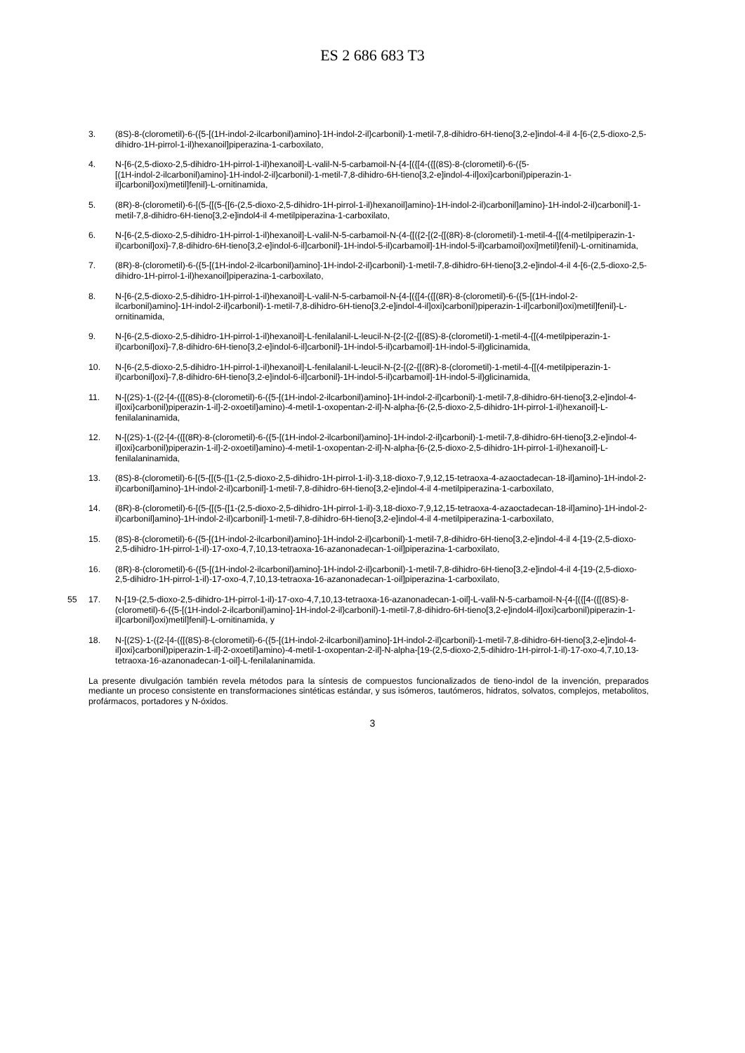ES 2 686 683 T3
3. (8S)-8-(clorometil)-6-({5-[(1H-indol-2-ilcarbonil)amino]-1H-indol-2-il}carbonil)-1-metil-7,8-dihidro-6H-tieno[3,2-e]indol-4-il 4-[6-(2,5-dioxo-2,5-dihidro-1H-pirrol-1-il)hexanoil]piperazina-1-carboxilato,
4. N-[6-(2,5-dioxo-2,5-dihidro-1H-pirrol-1-il)hexanoil]-L-valil-N-5-carbamoil-N-{4-[({[4-({[(8S)-8-(clorometil)-6-({5-
[(1H-indol-2-ilcarbonil)amino]-1H-indol-2-il}carbonil)-1-metil-7,8-dihidro-6H-tieno[3,2-e]indol-4-il]oxi}carbonil)piperazin-1-il]carbonil}oxi)metil]fenil}-L-ornitinamida,
5. (8R)-8-(clorometil)-6-[(5-{[(5-{[6-(2,5-dioxo-2,5-dihidro-1H-pirrol-1-il)hexanoil]amino}-1H-indol-2-il)carbonil]amino}-1H-indol-2-il)carbonil]-1-metil-7,8-dihidro-6H-tieno[3,2-e]indol4-il 4-metilpiperazina-1-carboxilato,
6. N-[6-(2,5-dioxo-2,5-dihidro-1H-pirrol-1-il)hexanoil]-L-valil-N-5-carbamoil-N-(4-{[({2-[(2-{[(8R)-8-(clorometil)-1-metil-4-{[(4-metilpiperazin-1-il)carbonil]oxi}-7,8-dihidro-6H-tieno[3,2-e]indol-6-il]carbonil}-1H-indol-5-il)carbamoil]-1H-indol-5-il}carbamoil)oxi]metil}fenil)-L-ornitinamida,
7. (8R)-8-(clorometil)-6-({5-[(1H-indol-2-ilcarbonil)amino]-1H-indol-2-il}carbonil)-1-metil-7,8-dihidro-6H-tieno[3,2-e]indol-4-il 4-[6-(2,5-dioxo-2,5-dihidro-1H-pirrol-1-il)hexanoil]piperazina-1-carboxilato,
8. N-[6-(2,5-dioxo-2,5-dihidro-1H-pirrol-1-il)hexanoil]-L-valil-N-5-carbamoil-N-{4-[({[4-({[(8R)-8-(clorometil)-6-({5-[(1H-indol-2-ilcarbonil)amino]-1H-indol-2-il}carbonil)-1-metil-7,8-dihidro-6H-tieno[3,2-e]indol-4-il]oxi}carbonil)piperazin-1-il]carbonil}oxi)metil]fenil}-L-ornitinamida,
9. N-[6-(2,5-dioxo-2,5-dihidro-1H-pirrol-1-il)hexanoil]-L-fenilalanil-L-leucil-N-{2-[(2-{[(8S)-8-(clorometil)-1-metil-4-{[(4-metilpiperazin-1-il)carbonil]oxi}-7,8-dihidro-6H-tieno[3,2-e]indol-6-il]carbonil}-1H-indol-5-il)carbamoil]-1H-indol-5-il}glicinamida,
10. N-[6-(2,5-dioxo-2,5-dihidro-1H-pirrol-1-il)hexanoil]-L-fenilalanil-L-leucil-N-{2-[(2-{[(8R)-8-(clorometil)-1-metil-4-{[(4-metilpiperazin-1-il)carbonil]oxi}-7,8-dihidro-6H-tieno[3,2-e]indol-6-il]carbonil}-1H-indol-5-il)carbamoil]-1H-indol-5-il}glicinamida,
11. N-[(2S)-1-({2-[4-({[(8S)-8-(clorometil)-6-({5-[(1H-indol-2-ilcarbonil)amino]-1H-indol-2-il}carbonil)-1-metil-7,8-dihidro-6H-tieno[3,2-e]indol-4-il]oxi}carbonil)piperazin-1-il]-2-oxoetil}amino)-4-metil-1-oxopentan-2-il]-N-alpha-[6-(2,5-dioxo-2,5-dihidro-1H-pirrol-1-il)hexanoil]-L-fenilalaninamida,
12. N-[(2S)-1-({2-[4-({[(8R)-8-(clorometil)-6-({5-[(1H-indol-2-ilcarbonil)amino]-1H-indol-2-il}carbonil)-1-metil-7,8-dihidro-6H-tieno[3,2-e]indol-4-il]oxi}carbonil)piperazin-1-il]-2-oxoetil}amino)-4-metil-1-oxopentan-2-il]-N-alpha-[6-(2,5-dioxo-2,5-dihidro-1H-pirrol-1-il)hexanoil]-L-fenilalaninamida,
13. (8S)-8-(clorometil)-6-[(5-{[(5-{[1-(2,5-dioxo-2,5-dihidro-1H-pirrol-1-il)-3,18-dioxo-7,9,12,15-tetraoxa-4-azaoctadecan-18-il]amino}-1H-indol-2-il)carbonil]amino}-1H-indol-2-il)carbonil]-1-metil-7,8-dihidro-6H-tieno[3,2-e]indol-4-il 4-metilpiperazina-1-carboxilato,
14. (8R)-8-(clorometil)-6-[(5-{[(5-{[1-(2,5-dioxo-2,5-dihidro-1H-pirrol-1-il)-3,18-dioxo-7,9,12,15-tetraoxa-4-azaoctadecan-18-il]amino}-1H-indol-2-il)carbonil]amino}-1H-indol-2-il)carbonil]-1-metil-7,8-dihidro-6H-tieno[3,2-e]indol-4-il 4-metilpiperazina-1-carboxilato,
15. (8S)-8-(clorometil)-6-({5-[(1H-indol-2-ilcarbonil)amino]-1H-indol-2-il}carbonil)-1-metil-7,8-dihidro-6H-tieno[3,2-e]indol-4-il 4-[19-(2,5-dioxo-2,5-dihidro-1H-pirrol-1-il)-17-oxo-4,7,10,13-tetraoxa-16-azanonadecan-1-oil]piperazina-1-carboxilato,
16. (8R)-8-(clorometil)-6-({5-[(1H-indol-2-ilcarbonil)amino]-1H-indol-2-il}carbonil)-1-metil-7,8-dihidro-6H-tieno[3,2-e]indol-4-il 4-[19-(2,5-dioxo-2,5-dihidro-1H-pirrol-1-il)-17-oxo-4,7,10,13-tetraoxa-16-azanonadecan-1-oil]piperazina-1-carboxilato,
55 17. N-[19-(2,5-dioxo-2,5-dihidro-1H-pirrol-1-il)-17-oxo-4,7,10,13-tetraoxa-16-azanonadecan-1-oil]-L-valil-N-5-carbamoil-N-{4-[({[4-({[(8S)-8-(clorometil)-6-({5-[(1H-indol-2-ilcarbonil)amino]-1H-indol-2-il}carbonil)-1-metil-7,8-dihidro-6H-tieno[3,2-e]indol4-il]oxi}carbonil)piperazin-1-il]carbonil}oxi)metil]fenil}-L-ornitinamida, y
18. N-[(2S)-1-({2-[4-({[(8S)-8-(clorometil)-6-({5-[(1H-indol-2-ilcarbonil)amino]-1H-indol-2-il}carbonil)-1-metil-7,8-dihidro-6H-tieno[3,2-e]indol-4-il]oxi}carbonil)piperazin-1-il]-2-oxoetil}amino)-4-metil-1-oxopentan-2-il]-N-alpha-[19-(2,5-dioxo-2,5-dihidro-1H-pirrol-1-il)-17-oxo-4,7,10,13-tetraoxa-16-azanonadecan-1-oil]-L-fenilalaninamida.
La presente divulgación también revela métodos para la síntesis de compuestos funcionalizados de tieno-indol de la invención, preparados mediante un proceso consistente en transformaciones sintéticas estándar, y sus isómeros, tautómeros, hidratos, solvatos, complejos, metabolitos, profármacos, portadores y N-óxidos.
3